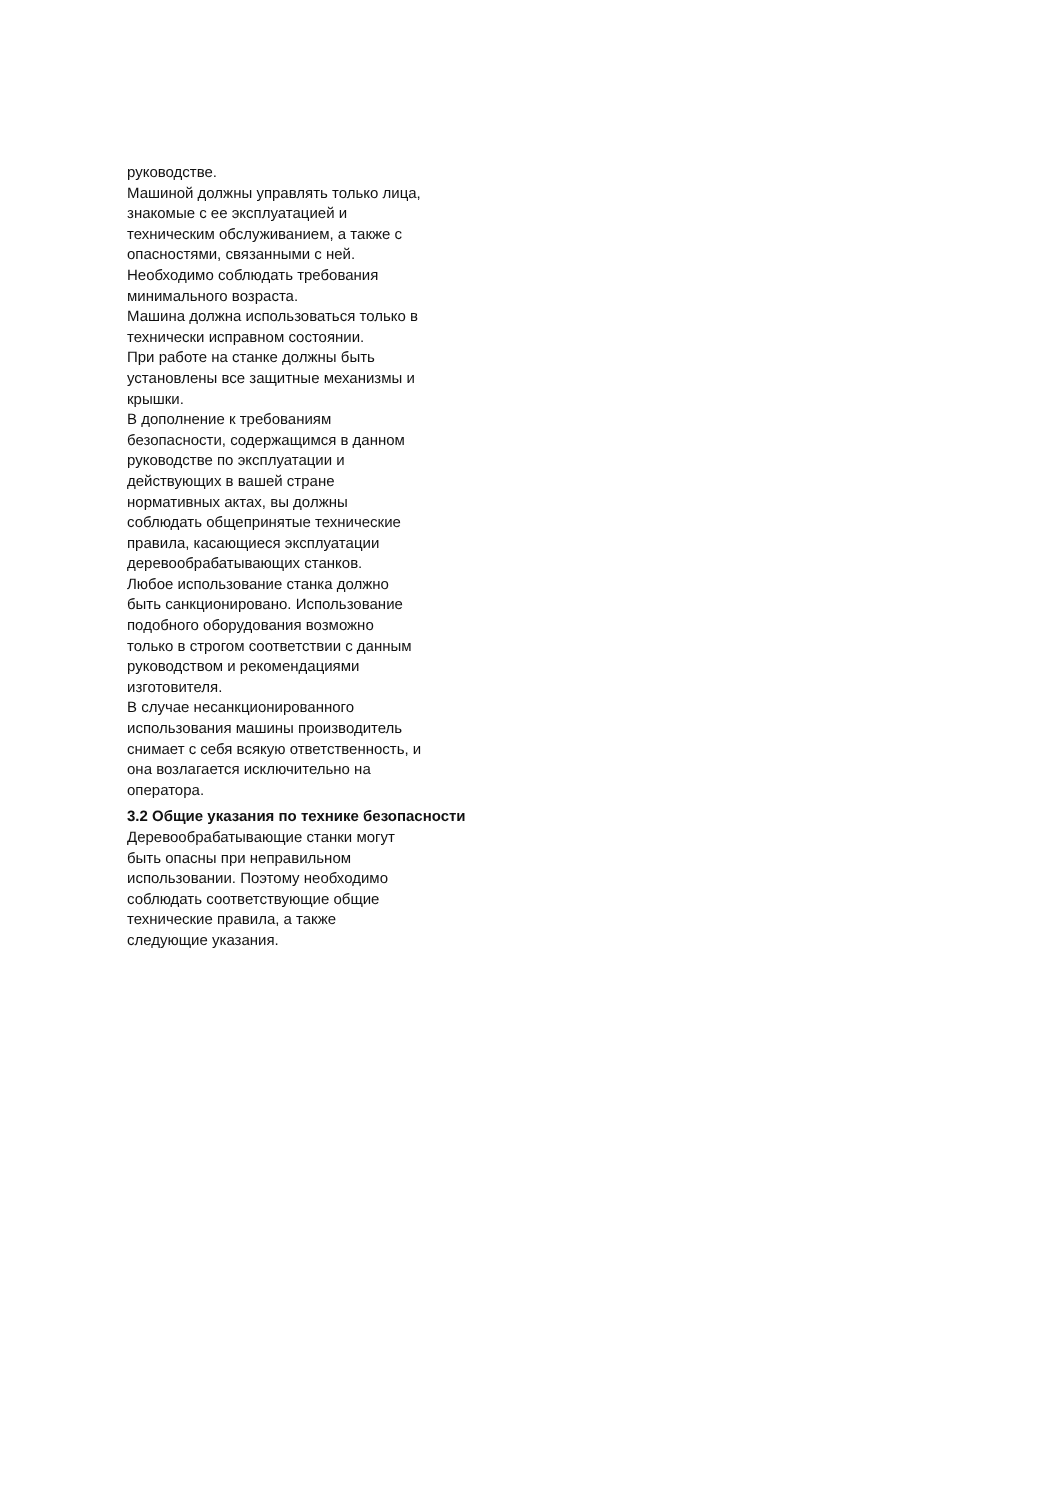руководстве.
Машиной должны управлять только лица,
знакомые с ее эксплуатацией и
техническим обслуживанием, а также с
опасностями, связанными с ней.
Необходимо соблюдать требования
минимального возраста.
Машина должна использоваться только в
технически исправном состоянии.
При работе на станке должны быть
установлены все защитные механизмы и
крышки.
В дополнение к требованиям
безопасности, содержащимся в данном
руководстве по эксплуатации и
действующих в вашей стране
нормативных актах, вы должны
соблюдать общепринятые технические
правила, касающиеся эксплуатации
деревообрабатывающих станков.
Любое использование станка должно
быть санкционировано. Использование
подобного оборудования возможно
только в строгом соответствии с данным
руководством и рекомендациями
изготовителя.
В случае несанкционированного
использования машины производитель
снимает с себя всякую ответственность, и
она возлагается исключительно на
оператора.
3.2 Общие указания по технике безопасности
Деревообрабатывающие станки могут
быть опасны при неправильном
использовании. Поэтому необходимо
соблюдать соответствующие общие
технические правила, а также
следующие указания.